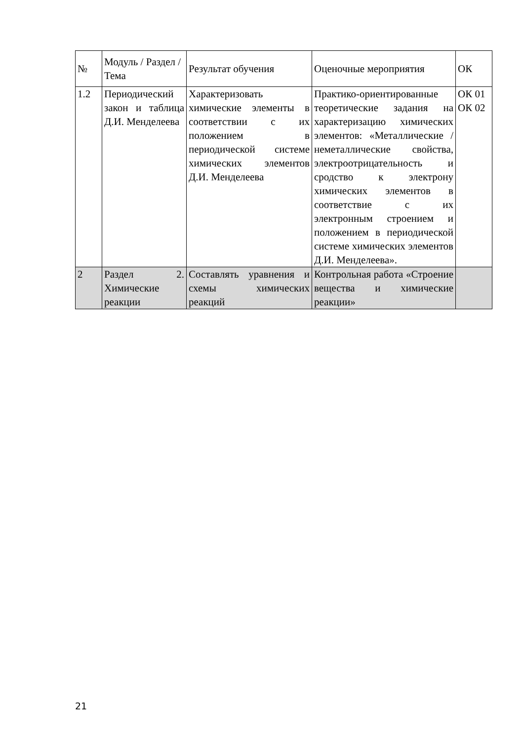| № | Модуль / Раздел / Тема | Результат обучения | Оценочные мероприятия | ОК |
| --- | --- | --- | --- | --- |
| 1.2 | Периодический закон и таблица Д.И. Менделеева | Характеризовать химические элементы в соответствии с их положением в периодической системе химических элементов Д.И. Менделеева | Практико-ориентированные теоретические задания на характеризацию химических элементов: «Металлические / неметаллические свойства, электроотрицательность и сродство к электрону химических элементов в соответствие с их электронным строением и положением в периодической системе химических элементов Д.И. Менделеева». | ОК 01 ОК 02 |
| 2 | Раздел 2. Химические реакции | Составлять уравнения и схемы химических реакций | Контрольная работа «Строение вещества и химические реакции» | |
21